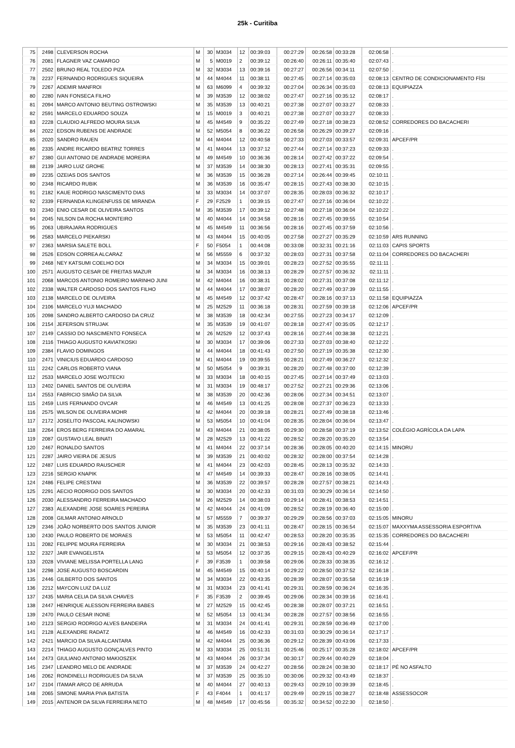25k - Curitiba
| 75 | 2498 | CLEVERSON ROCHA | M | 30 | M3034 | 12 | 00:39:03 | 00:27:29 | 00:26:58 | 00:33:28 | 02:06:58 | . |
| 76 | 2081 | FLAGNER VAZ CAMARGO | M | 5 | M0019 | 2 | 00:39:12 | 00:26:40 | 00:26:11 | 00:35:40 | 02:07:43 | . |
| 77 | 2502 | BRUNO REAL TOLEDO PIZA | M | 32 | M3034 | 13 | 00:39:16 | 00:27:27 | 00:26:56 | 00:34:11 | 02:07:50 | . |
| 78 | 2237 | FERNANDO RODRIGUES SIQUEIRA | M | 44 | M4044 | 11 | 00:38:11 | 00:27:45 | 00:27:14 | 00:35:03 | 02:08:13 | CENTRO DE CONDICIONAMENTO FÍSI |
| 79 | 2267 | ADEMIR MANFROI | M | 63 | M6099 | 4 | 00:39:32 | 00:27:04 | 00:26:34 | 00:35:03 | 02:08:13 | EQUIPIAZZA |
| 80 | 2280 | IVAN FONSECA FILHO | M | 39 | M3539 | 12 | 00:38:02 | 00:27:47 | 00:27:16 | 00:35:12 | 02:08:17 | . |
| 81 | 2094 | MARCO ANTONIO BEUTING OSTROWSKI | M | 35 | M3539 | 13 | 00:40:21 | 00:27:38 | 00:27:07 | 00:33:27 | 02:08:33 | . |
| 82 | 2591 | MARCELO EDUARDO SOUZA | M | 15 | M0019 | 3 | 00:40:21 | 00:27:38 | 00:27:07 | 00:33:27 | 02:08:33 | . |
| 83 | 2228 | CLAUDIO ALFREDO MOURA SILVA | M | 45 | M4549 | 9 | 00:35:22 | 00:27:49 | 00:27:18 | 00:38:23 | 02:08:52 | CORREDORES DO BACACHERI |
| 84 | 2022 | EDSON RUBENS DE ANDRADE | M | 52 | M5054 | 8 | 00:36:22 | 00:26:58 | 00:26:29 | 00:39:27 | 02:09:16 | . |
| 85 | 2020 | SANDRO RAUEN | M | 44 | M4044 | 12 | 00:40:58 | 00:27:33 | 00:27:03 | 00:33:57 | 02:09:31 | APCEF/PR |
| 86 | 2335 | ANDRE RICARDO BEATRIZ TORRES | M | 41 | M4044 | 13 | 00:37:12 | 00:27:44 | 00:27:14 | 00:37:23 | 02:09:33 | . |
| 87 | 2380 | GUI ANTONIO DE ANDRADE MOREIRA | M | 49 | M4549 | 10 | 00:36:36 | 00:28:14 | 00:27:42 | 00:37:22 | 02:09:54 | . |
| 88 | 2139 | JAIRO LUIZ GROHE | M | 37 | M3539 | 14 | 00:38:30 | 00:28:13 | 00:27:41 | 00:35:31 | 02:09:55 | . |
| 89 | 2235 | OZEIAS DOS SANTOS | M | 36 | M3539 | 15 | 00:36:28 | 00:27:14 | 00:26:44 | 00:39:45 | 02:10:11 | . |
| 90 | 2348 | RICARDO RUBIK | M | 36 | M3539 | 16 | 00:35:47 | 00:28:15 | 00:27:43 | 00:38:30 | 02:10:15 | . |
| 91 | 2182 | KAUE RODRIGO NASCIMENTO DIAS | M | 33 | M3034 | 14 | 00:37:07 | 00:28:35 | 00:28:03 | 00:36:32 | 02:10:17 | . |
| 92 | 2339 | FERNANDA KLINGENFUSS DE MIRANDA | F | 29 | F2529 | 1 | 00:39:15 | 00:27:47 | 00:27:16 | 00:36:04 | 02:10:22 | . |
| 93 | 2340 | ENIO CESAR DE OLIVEIRA SANTOS | M | 35 | M3539 | 17 | 00:39:12 | 00:27:48 | 00:27:18 | 00:36:04 | 02:10:22 | . |
| 94 | 2045 | NILSON DA ROCHA MONTEIRO | M | 40 | M4044 | 14 | 00:34:58 | 00:28:16 | 00:27:45 | 00:39:55 | 02:10:54 | . |
| 95 | 2063 | UBIRAJARA RODRIGUES | M | 45 | M4549 | 11 | 00:36:56 | 00:28:16 | 00:27:45 | 00:37:59 | 02:10:56 | . |
| 96 | 2583 | MARCELO PIEKARSKI | M | 43 | M4044 | 15 | 00:40:05 | 00:27:58 | 00:27:27 | 00:35:29 | 02:10:59 | ARS RUNNING |
| 97 | 2363 | MARSIA SALETE BOLL | F | 50 | F5054 | 1 | 00:44:08 | 00:33:08 | 00:32:31 | 00:21:16 | 02:11:03 | CAPIS SPORTS |
| 98 | 2526 | EDSON CORREA ALCARAZ | M | 56 | M5559 | 6 | 00:37:32 | 00:28:03 | 00:27:31 | 00:37:58 | 02:11:04 | CORREDORES DO BACACHERI |
| 99 | 2468 | NEY KATSUMI COELHO DOI | M | 34 | M3034 | 15 | 00:39:01 | 00:28:23 | 00:27:52 | 00:35:55 | 02:11:11 | . |
| 100 | 2571 | AUGUSTO CESAR DE FREITAS MAZUR | M | 34 | M3034 | 16 | 00:38:13 | 00:28:29 | 00:27:57 | 00:36:32 | 02:11:11 | . |
| 101 | 2068 | MARCOS ANTONIO ROMEIRO MARINHO JUNI | M | 42 | M4044 | 16 | 00:38:31 | 00:28:02 | 00:27:31 | 00:37:08 | 02:11:12 | . |
| 102 | 2338 | WALTER CARDOSO DOS SANTOS FILHO | M | 44 | M4044 | 17 | 00:38:07 | 00:28:20 | 00:27:49 | 00:37:39 | 02:11:55 | . |
| 103 | 2138 | MARCELO DE OLIVEIRA | M | 45 | M4549 | 12 | 00:37:42 | 00:28:47 | 00:28:16 | 00:37:13 | 02:11:58 | EQUIPIAZZA |
| 104 | 2106 | MARCELO YUJI MACHADO | M | 25 | M2529 | 11 | 00:36:18 | 00:28:31 | 00:27:59 | 00:39:18 | 02:12:06 | APCEF/PR |
| 105 | 2098 | SANDRO ALBERTO CARDOSO DA CRUZ | M | 38 | M3539 | 18 | 00:42:34 | 00:27:55 | 00:27:23 | 00:34:17 | 02:12:09 | . |
| 106 | 2154 | JEFERSON STRUJAK | M | 35 | M3539 | 19 | 00:41:07 | 00:28:18 | 00:27:47 | 00:35:05 | 02:12:17 | . |
| 107 | 2149 | CASSIO DO NASCIMENTO FONSECA | M | 26 | M2529 | 12 | 00:37:43 | 00:28:16 | 00:27:44 | 00:38:38 | 02:12:21 | . |
| 108 | 2116 | THIAGO AUGUSTO KAVIATKOSKI | M | 30 | M3034 | 17 | 00:39:06 | 00:27:33 | 00:27:03 | 00:38:40 | 02:12:22 | . |
| 109 | 2384 | FLAVIO DOMINGOS | M | 44 | M4044 | 18 | 00:41:43 | 00:27:50 | 00:27:19 | 00:35:38 | 02:12:30 | . |
| 110 | 2471 | VINICIUS EDUARDO CARDOSO | M | 41 | M4044 | 19 | 00:39:55 | 00:28:21 | 00:27:49 | 00:36:27 | 02:12:32 | . |
| 111 | 2242 | CARLOS ROBERTO VIANA | M | 50 | M5054 | 9 | 00:39:31 | 00:28:20 | 00:27:48 | 00:37:00 | 02:12:39 | . |
| 112 | 2533 | MARCELO JOSE WOJTECKI | M | 33 | M3034 | 18 | 00:40:15 | 00:27:45 | 00:27:14 | 00:37:49 | 02:13:03 | . |
| 113 | 2402 | DANIEL SANTOS DE OLIVEIRA | M | 31 | M3034 | 19 | 00:48:17 | 00:27:52 | 00:27:21 | 00:29:36 | 02:13:06 | . |
| 114 | 2553 | FABRICIO SIMÃO DA SILVA | M | 38 | M3539 | 20 | 00:42:36 | 00:28:06 | 00:27:34 | 00:34:51 | 02:13:07 | . |
| 115 | 2459 | LUIS FERNANDO OVCAR | M | 46 | M4549 | 13 | 00:41:25 | 00:28:08 | 00:27:37 | 00:36:23 | 02:13:33 | . |
| 116 | 2575 | WILSON DE OLIVEIRA MOHR | M | 42 | M4044 | 20 | 00:39:18 | 00:28:21 | 00:27:49 | 00:38:18 | 02:13:46 | . |
| 117 | 2172 | JOSELITO PASCOAL KALINOWSKI | M | 53 | M5054 | 10 | 00:41:04 | 00:28:35 | 00:28:04 | 00:36:04 | 02:13:47 | . |
| 118 | 2264 | EROS BERG FERREIRA DO AMARAL | M | 43 | M4044 | 21 | 00:38:05 | 00:29:30 | 00:28:58 | 00:37:19 | 02:13:52 | COLÉGIO AGRÍCOLA DA LAPA |
| 119 | 2087 | GUSTAVO LEAL BINATI | M | 28 | M2529 | 13 | 00:41:22 | 00:28:52 | 00:28:20 | 00:35:20 | 02:13:54 | . |
| 120 | 2467 | RONALDO SANTOS | M | 41 | M4044 | 22 | 00:37:14 | 00:28:36 | 00:28:05 | 00:40:20 | 02:14:15 | MINORU |
| 121 | 2287 | JAIRO VIEIRA DE JESUS | M | 39 | M3539 | 21 | 00:40:02 | 00:28:32 | 00:28:00 | 00:37:54 | 02:14:28 | . |
| 122 | 2487 | LUIS EDUARDO RAUSCHER | M | 41 | M4044 | 23 | 00:42:03 | 00:28:45 | 00:28:13 | 00:35:32 | 02:14:33 | . |
| 123 | 2216 | SERGIO KNAPIK | M | 47 | M4549 | 14 | 00:39:33 | 00:28:47 | 00:28:16 | 00:38:05 | 02:14:41 | . |
| 124 | 2486 | FELIPE CRESTANI | M | 36 | M3539 | 22 | 00:39:57 | 00:28:28 | 00:27:57 | 00:38:21 | 02:14:43 | . |
| 125 | 2291 | AECIO RODRIGO DOS SANTOS | M | 30 | M3034 | 20 | 00:42:33 | 00:31:03 | 00:30:29 | 00:36:14 | 02:14:50 | . |
| 126 | 2030 | ALESSANDRO FERREIRA MACHADO | M | 26 | M2529 | 14 | 00:38:03 | 00:29:14 | 00:28:41 | 00:38:53 | 02:14:51 | . |
| 127 | 2383 | ALEXANDRE JOSE SOARES PEREIRA | M | 42 | M4044 | 24 | 00:41:09 | 00:28:52 | 00:28:19 | 00:36:40 | 02:15:00 | . |
| 128 | 2008 | GILMAR ANTONIO ARNOLD | M | 57 | M5559 | 7 | 00:39:37 | 00:29:29 | 00:28:56 | 00:37:03 | 02:15:05 | MINORU |
| 129 | 2346 | JOÃO NORBERTO DOS SANTOS JUNIOR | M | 35 | M3539 | 23 | 00:41:11 | 00:28:47 | 00:28:15 | 00:36:54 | 02:15:07 | MAXXYMA ASSESSORIA ESPORTIVA |
| 130 | 2430 | PAULO ROBERTO DE MORAES | M | 53 | M5054 | 11 | 00:42:47 | 00:28:53 | 00:28:20 | 00:35:35 | 02:15:35 | CORREDORES DO BACACHERI |
| 131 | 2082 | FELIPPE MOURA FERREIRA | M | 30 | M3034 | 21 | 00:38:53 | 00:29:16 | 00:28:43 | 00:38:52 | 02:15:44 | . |
| 132 | 2327 | JAIR EVANGELISTA | M | 53 | M5054 | 12 | 00:37:35 | 00:29:15 | 00:28:43 | 00:40:29 | 02:16:02 | APCEF/PR |
| 133 | 2028 | VIVIANE MELISSA PORTELLA LANG | F | 39 | F3539 | 1 | 00:39:58 | 00:29:06 | 00:28:33 | 00:38:35 | 02:16:12 | . |
| 134 | 2298 | JOSE AUGUSTO BOSCARDIN | M | 45 | M4549 | 15 | 00:40:14 | 00:29:22 | 00:28:50 | 00:37:52 | 02:16:18 | . |
| 135 | 2446 | GILBERTO DOS SANTOS | M | 34 | M3034 | 22 | 00:43:35 | 00:28:39 | 00:28:07 | 00:35:58 | 02:16:19 | . |
| 136 | 2212 | MAYCON LUIZ DA LUZ | M | 31 | M3034 | 23 | 00:41:41 | 00:29:31 | 00:28:59 | 00:36:24 | 02:16:35 | . |
| 137 | 2435 | MARIA CELIA DA SILVA CHAVES | F | 35 | F3539 | 2 | 00:39:45 | 00:29:06 | 00:28:34 | 00:39:16 | 02:16:41 | . |
| 138 | 2447 | HENRIQUE ALESSON FERREIRA BABES | M | 27 | M2529 | 15 | 00:42:45 | 00:28:38 | 00:28:07 | 00:37:21 | 02:16:51 | . |
| 139 | 2470 | PAULO CESAR INONE | M | 52 | M5054 | 13 | 00:41:34 | 00:28:28 | 00:27:57 | 00:38:56 | 02:16:55 | . |
| 140 | 2123 | SERGIO RODRIGO ALVES BANDEIRA | M | 31 | M3034 | 24 | 00:41:41 | 00:29:31 | 00:28:59 | 00:36:49 | 02:17:00 | . |
| 141 | 2128 | ALEXANDRE RADATZ | M | 46 | M4549 | 16 | 00:42:33 | 00:31:03 | 00:30:29 | 00:36:14 | 02:17:17 | . |
| 142 | 2421 | MARCIO DA SILVA ALCANTARA | M | 42 | M4044 | 25 | 00:36:36 | 00:29:12 | 00:28:39 | 00:43:06 | 02:17:33 | . |
| 143 | 2214 | THIAGO AUGUSTO GONÇALVES PINTO | M | 33 | M3034 | 25 | 00:51:31 | 00:25:46 | 00:25:17 | 00:35:28 | 02:18:02 | APCEF/PR |
| 144 | 2473 | GIULIANO ANTONIO MAKIOSZEK | M | 43 | M4044 | 26 | 00:37:34 | 00:30:17 | 00:29:44 | 00:40:29 | 02:18:04 | . |
| 145 | 2347 | LEANDRO MELO DE ANDRADE | M | 37 | M3539 | 24 | 00:42:27 | 00:28:56 | 00:28:24 | 00:38:30 | 02:18:17 | PÉ NO ASFALTO |
| 146 | 2062 | RONDINELLI RODRIGUES DA SILVA | M | 37 | M3539 | 25 | 00:35:10 | 00:30:06 | 00:29:32 | 00:43:49 | 02:18:37 | . |
| 147 | 2104 | ITAMAR ARCO DE ARRUDA | M | 40 | M4044 | 27 | 00:40:13 | 00:29:43 | 00:29:10 | 00:39:39 | 02:18:45 | . |
| 148 | 2065 | SIMONE MARIA PIVA BATISTA | F | 43 | F4044 | 1 | 00:41:17 | 00:29:49 | 00:29:15 | 00:38:27 | 02:18:48 | ASSESSOCOR |
| 149 | 2015 | ANTENOR DA SILVA FERREIRA NETO | M | 48 | M4549 | 17 | 00:45:56 | 00:35:32 | 00:34:52 | 00:22:30 | 02:18:50 | . |